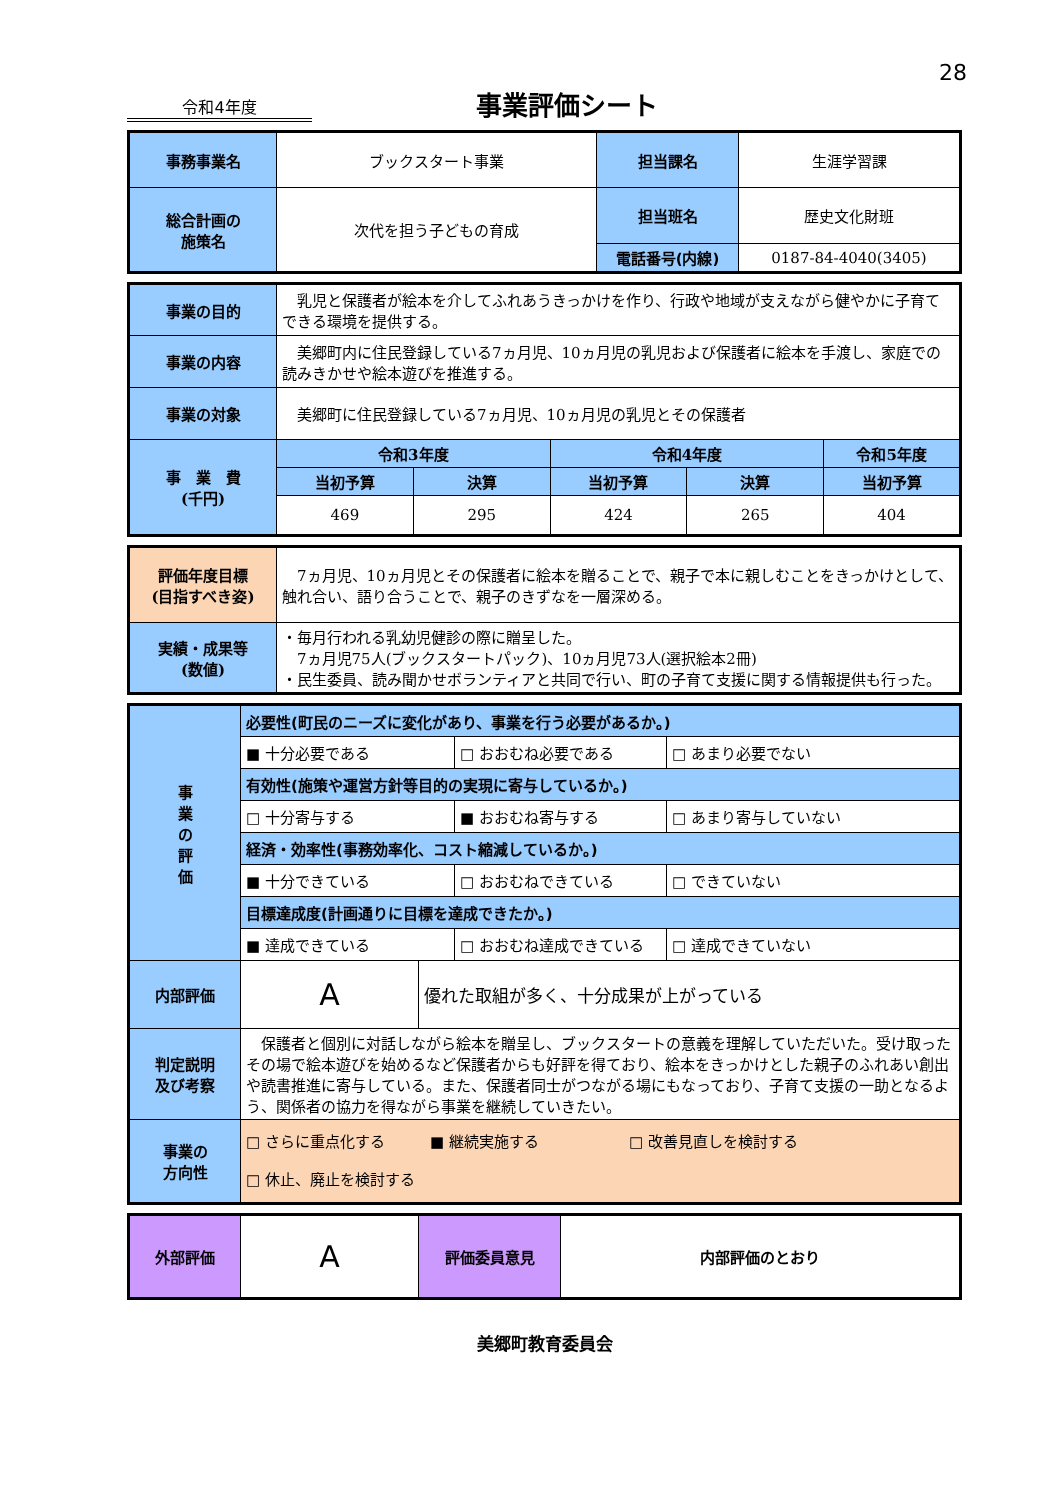28
令和4年度
事業評価シート
| 事務事業名 | ブックスタート事業 | 担当課名 | 生涯学習課 |
| 総合計画の 施策名 | 次代を担う子どもの育成 | 担当班名 | 歴史文化財班 |
| | | 電話番号(内線) | 0187-84-4040(3405) |
| 事業の目的 | 乳児と保護者が絵本を介してふれあうきっかけを作り、行政や地域が支えながら健やかに子育てできる環境を提供する。 | | | | |
| 事業の内容 | 美郷町内に住民登録している7ヵ月児、10ヵ月児の乳児および保護者に絵本を手渡し、家庭での読みきかせや絵本遊びを推進する。 | | | | |
| 事業の対象 | 美郷町に住民登録している7ヵ月児、10ヵ月児の乳児とその保護者 | | | | |
| 事 業 費 (千円) | 令和3年度 | | 令和4年度 | | 令和5年度 |
| | 当初予算 | 決算 | 当初予算 | 決算 | 当初予算 |
| | 469 | 295 | 424 | 265 | 404 |
| 評価年度目標 (目指すべき姿) | 7ヵ月児、10ヵ月児とその保護者に絵本を贈ることで、親子で本に親しむことをきっかけとして、触れ合い、語り合うことで、親子のきずなを一層深める。 |
| 実績・成果等 (数値) | ・毎月行われる乳幼児健診の際に贈呈した。 7ヵ月児75人(ブックスタートパック)、10ヵ月児73人(選択絵本2冊) ・民生委員、読み聞かせボランティアと共同で行い、町の子育て支援に関する情報提供も行った。 |
| 事 業 の 評 価 | 必要性(町民のニーズに変化があり、事業を行う必要があるか。) | | | |
| | ■ 十分必要である | | □ おおむね必要である | □ あまり必要でない |
| | 有効性(施策や運営方針等目的の実現に寄与しているか。) | | | |
| | □ 十分寄与する | | ■ おおむね寄与する | □ あまり寄与していない |
| | 経済・効率性(事務効率化、コスト縮減しているか。) | | | |
| | ■ 十分できている | | □ おおむねできている | □ できていない |
| | 目標達成度(計画通りに目標を達成できたか。) | | | |
| | ■ 達成できている | | □ おおむね達成できている | □ 達成できていない |
| 内部評価 | A | 優れた取組が多く、十分成果が上がっている | | |
| 判定説明 及び考察 | 保護者と個別に対話しながら絵本を贈呈し、ブックスタートの意義を理解していただいた。受け取ったその場で絵本遊びを始めるなど保護者からも好評を得ており、絵本をきっかけとした親子のふれあい創出や読書推進に寄与している。また、保護者同士がつながる場にもなっており、子育て支援の一助となるよう、関係者の協力を得ながら事業を継続していきたい。 | | | |
| 事業の 方向性 | □ さらに重点化する ■ 継続実施する □ 改善見直しを検討する □ 休止、廃止を検討する | | | |
| 外部評価 | A | 評価委員意見 | 内部評価のとおり |
美郷町教育委員会